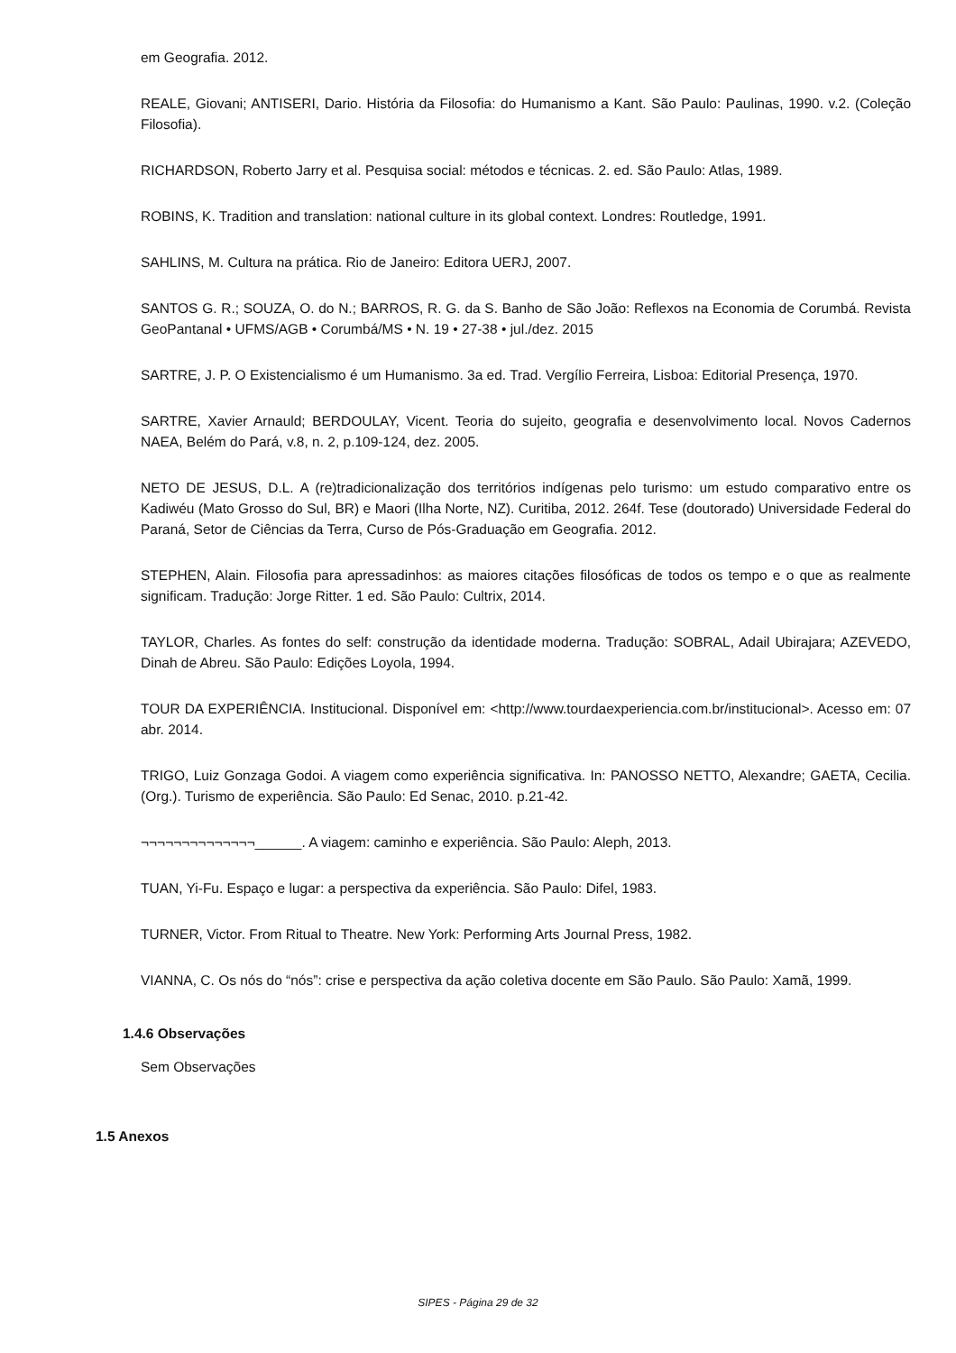em Geografia. 2012.
REALE, Giovani; ANTISERI, Dario. História da Filosofia: do Humanismo a Kant. São Paulo: Paulinas, 1990. v.2. (Coleção Filosofia).
RICHARDSON, Roberto Jarry et al. Pesquisa social: métodos e técnicas. 2. ed. São Paulo: Atlas, 1989.
ROBINS, K. Tradition and translation: national culture in its global context. Londres: Routledge, 1991.
SAHLINS, M. Cultura na prática. Rio de Janeiro: Editora UERJ, 2007.
SANTOS G. R.; SOUZA, O. do N.; BARROS, R. G. da S. Banho de São João: Reflexos na Economia de Corumbá. Revista GeoPantanal • UFMS/AGB • Corumbá/MS • N. 19 • 27-38 • jul./dez. 2015
SARTRE, J. P. O Existencialismo é um Humanismo. 3a ed. Trad. Vergílio Ferreira, Lisboa: Editorial Presença, 1970.
SARTRE, Xavier Arnauld; BERDOULAY, Vicent. Teoria do sujeito, geografia e desenvolvimento local. Novos Cadernos NAEA, Belém do Pará, v.8, n. 2, p.109-124, dez. 2005.
NETO DE JESUS, D.L. A (re)tradicionalização dos territórios indígenas pelo turismo: um estudo comparativo entre os Kadiwéu (Mato Grosso do Sul, BR) e Maori (Ilha Norte, NZ). Curitiba, 2012. 264f. Tese (doutorado) Universidade Federal do Paraná, Setor de Ciências da Terra, Curso de Pós-Graduação em Geografia. 2012.
STEPHEN, Alain. Filosofia para apressadinhos: as maiores citações filosóficas de todos os tempo e o que as realmente significam. Tradução: Jorge Ritter. 1 ed. São Paulo: Cultrix, 2014.
TAYLOR, Charles. As fontes do self: construção da identidade moderna. Tradução: SOBRAL, Adail Ubirajara; AZEVEDO, Dinah de Abreu. São Paulo: Edições Loyola, 1994.
TOUR DA EXPERIÊNCIA. Institucional. Disponível em: <http://www.tourdaexperiencia.com.br/institucional>. Acesso em: 07 abr. 2014.
TRIGO, Luiz Gonzaga Godoi. A viagem como experiência significativa. In: PANOSSO NETTO, Alexandre; GAETA, Cecilia. (Org.). Turismo de experiência. São Paulo: Ed Senac, 2010. p.21-42.
¬¬¬¬¬¬¬¬¬¬¬¬¬¬______. A viagem: caminho e experiência. São Paulo: Aleph, 2013.
TUAN, Yi-Fu. Espaço e lugar: a perspectiva da experiência. São Paulo: Difel, 1983.
TURNER, Victor. From Ritual to Theatre. New York: Performing Arts Journal Press, 1982.
VIANNA, C. Os nós do “nós”: crise e perspectiva da ação coletiva docente em São Paulo. São Paulo: Xamã, 1999.
1.4.6 Observações
Sem Observações
1.5 Anexos
SIPES - Página 29 de 32